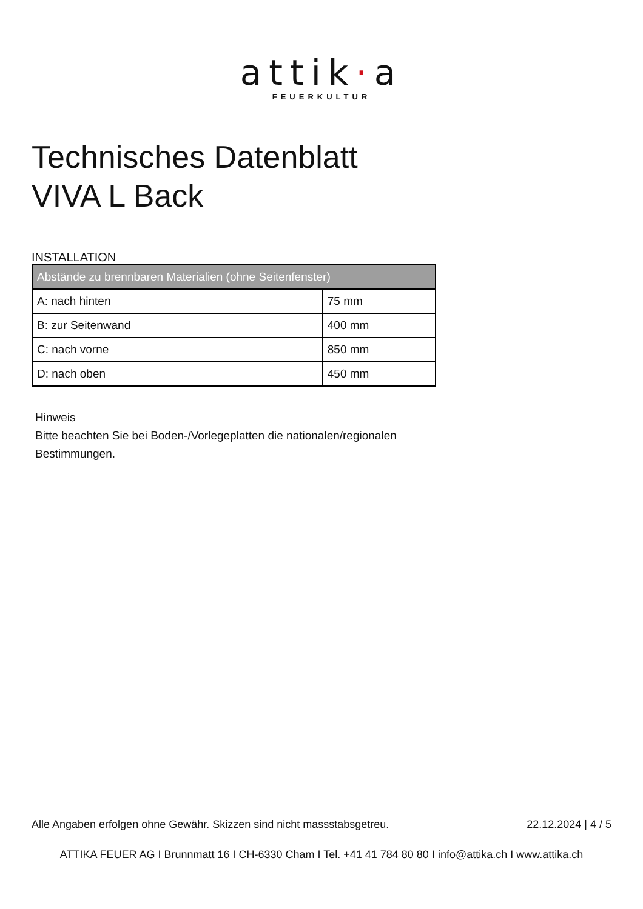attik·a
FEUERKULTUR
Technisches Datenblatt
VIVA L Back
INSTALLATION
| Abstände zu brennbaren Materialien (ohne Seitenfenster) | |
| --- | --- |
| A: nach hinten | 75 mm |
| B: zur Seitenwand | 400 mm |
| C: nach vorne | 850 mm |
| D: nach oben | 450 mm |
Hinweis
Bitte beachten Sie bei Boden-/Vorlegeplatten die nationalen/regionalen
Bestimmungen.
Alle Angaben erfolgen ohne Gewähr. Skizzen sind nicht massstabsgetreu. 22.12.2024 | 4 / 5
ATTIKA FEUER AG I Brunnmatt 16 I CH-6330 Cham I Tel. +41 41 784 80 80 I info@attika.ch I www.attika.ch